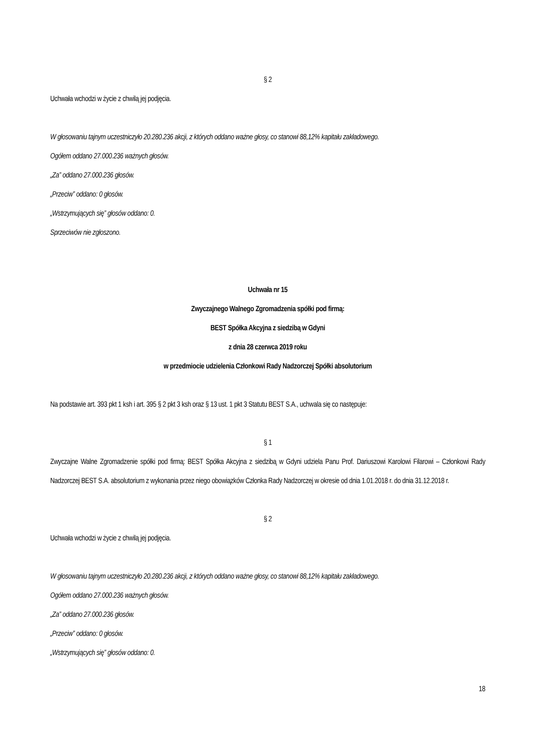§ 2
Uchwała wchodzi w życie z chwilą jej podjęcia.
W głosowaniu tajnym uczestniczyło 20.280.236 akcji, z których oddano ważne głosy, co stanowi 88,12% kapitału zakładowego.
Ogółem oddano 27.000.236 ważnych głosów.
„Za” oddano 27.000.236 głosów.
„Przeciw” oddano: 0 głosów.
„Wstrzymujących się” głosów oddano: 0.
Sprzeciwów nie zgłoszono.
Uchwała nr 15
Zwyczajnego Walnego Zgromadzenia spółki pod firmą:
BEST Spółka Akcyjna z siedzibą w Gdyni
z dnia 28 czerwca 2019 roku
w przedmiocie udzielenia Członkowi Rady Nadzorczej Spółki absolutorium
Na podstawie art. 393 pkt 1 ksh i art. 395 § 2 pkt 3 ksh oraz § 13 ust. 1 pkt 3 Statutu BEST S.A., uchwala się co następuje:
§ 1
Zwyczajne Walne Zgromadzenie spółki pod firmą: BEST Spółka Akcyjna z siedzibą w Gdyni udziela Panu Prof. Dariuszowi Karolowi Filarowi – Członkowi Rady Nadzorczej BEST S.A. absolutorium z wykonania przez niego obowiązków Członka Rady Nadzorczej w okresie od dnia 1.01.2018 r. do dnia 31.12.2018 r.
§ 2
Uchwała wchodzi w życie z chwilą jej podjęcia.
W głosowaniu tajnym uczestniczyło 20.280.236 akcji, z których oddano ważne głosy, co stanowi 88,12% kapitału zakładowego.
Ogółem oddano 27.000.236 ważnych głosów.
„Za” oddano 27.000.236 głosów.
„Przeciw” oddano: 0 głosów.
„Wstrzymujących się” głosów oddano: 0.
18